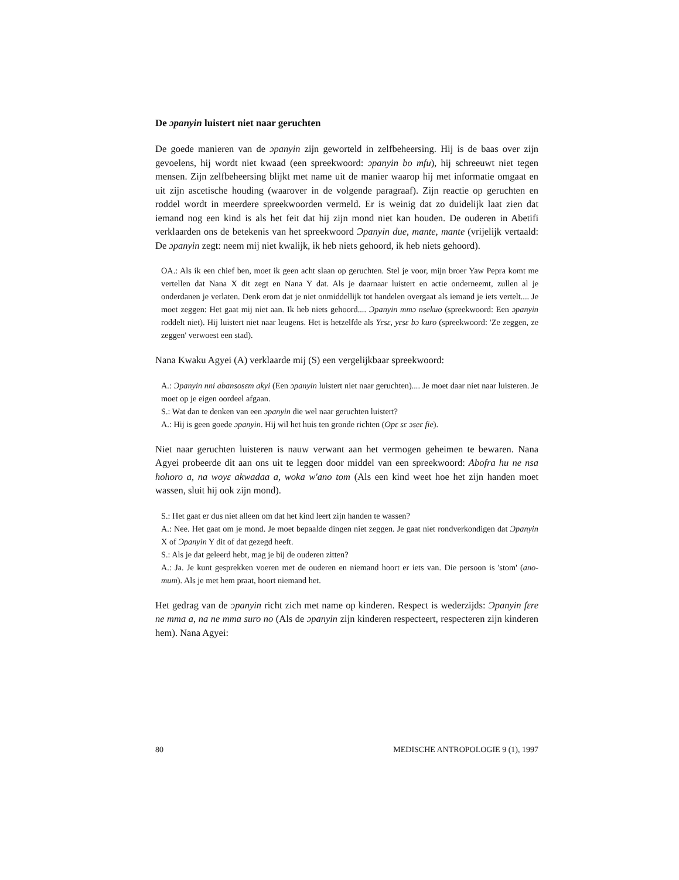De ɔpanyin luistert niet naar geruchten
De goede manieren van de ɔpanyin zijn geworteld in zelfbeheersing. Hij is de baas over zijn gevoelens, hij wordt niet kwaad (een spreekwoord: ɔpanyin bo mfu), hij schreeuwt niet tegen mensen. Zijn zelfbeheersing blijkt met name uit de manier waarop hij met informatie omgaat en uit zijn ascetische houding (waarover in de volgende paragraaf). Zijn reactie op geruchten en roddel wordt in meerdere spreekwoorden vermeld. Er is weinig dat zo duidelijk laat zien dat iemand nog een kind is als het feit dat hij zijn mond niet kan houden. De ouderen in Abetifi verklaarden ons de betekenis van het spreekwoord Ɔpanyin due, mante, mante (vrijelijk vertaald: De ɔpanyin zegt: neem mij niet kwalijk, ik heb niets gehoord, ik heb niets gehoord).
OA.: Als ik een chief ben, moet ik geen acht slaan op geruchten. Stel je voor, mijn broer Yaw Pepra komt me vertellen dat Nana X dit zegt en Nana Y dat. Als je daarnaar luistert en actie onderneemt, zullen al je onderdanen je verlaten. Denk erom dat je niet onmiddellijk tot handelen overgaat als iemand je iets vertelt.... Je moet zeggen: Het gaat mij niet aan. Ik heb niets gehoord.... Ɔpanyin mmɔ nsekuo (spreekwoord: Een ɔpanyin roddelt niet). Hij luistert niet naar leugens. Het is hetzelfde als Yɛsɛ, yɛsɛ bɔ kuro (spreekwoord: 'Ze zeggen, ze zeggen' verwoest een stad).
Nana Kwaku Agyei (A) verklaarde mij (S) een vergelijkbaar spreekwoord:
A.: Ɔpanyin nni abansosɛm akyi (Een ɔpanyin luistert niet naar geruchten).... Je moet daar niet naar luisteren. Je moet op je eigen oordeel afgaan.
S.: Wat dan te denken van een ɔpanyin die wel naar geruchten luistert?
A.: Hij is geen goede ɔpanyin. Hij wil het huis ten gronde richten (Opɛ sɛ ɔseɛ fie).
Niet naar geruchten luisteren is nauw verwant aan het vermogen geheimen te bewaren. Nana Agyei probeerde dit aan ons uit te leggen door middel van een spreekwoord: Abofra hu ne nsa hohoro a, na woyɛ akwadaa a, woka w'ano tom (Als een kind weet hoe het zijn handen moet wassen, sluit hij ook zijn mond).
S.: Het gaat er dus niet alleen om dat het kind leert zijn handen te wassen?
A.: Nee. Het gaat om je mond. Je moet bepaalde dingen niet zeggen. Je gaat niet rondverkondigen dat Ɔpanyin X of Ɔpanyin Y dit of dat gezegd heeft.
S.: Als je dat geleerd hebt, mag je bij de ouderen zitten?
A.: Ja. Je kunt gesprekken voeren met de ouderen en niemand hoort er iets van. Die persoon is 'stom' (ano-mum). Als je met hem praat, hoort niemand het.
Het gedrag van de ɔpanyin richt zich met name op kinderen. Respect is wederzijds: Ɔpanyin fɛre ne mma a, na ne mma suro no (Als de ɔpanyin zijn kinderen respecteert, respecteren zijn kinderen hem). Nana Agyei:
80 MEDISCHE ANTROPOLOGIE 9 (1), 1997